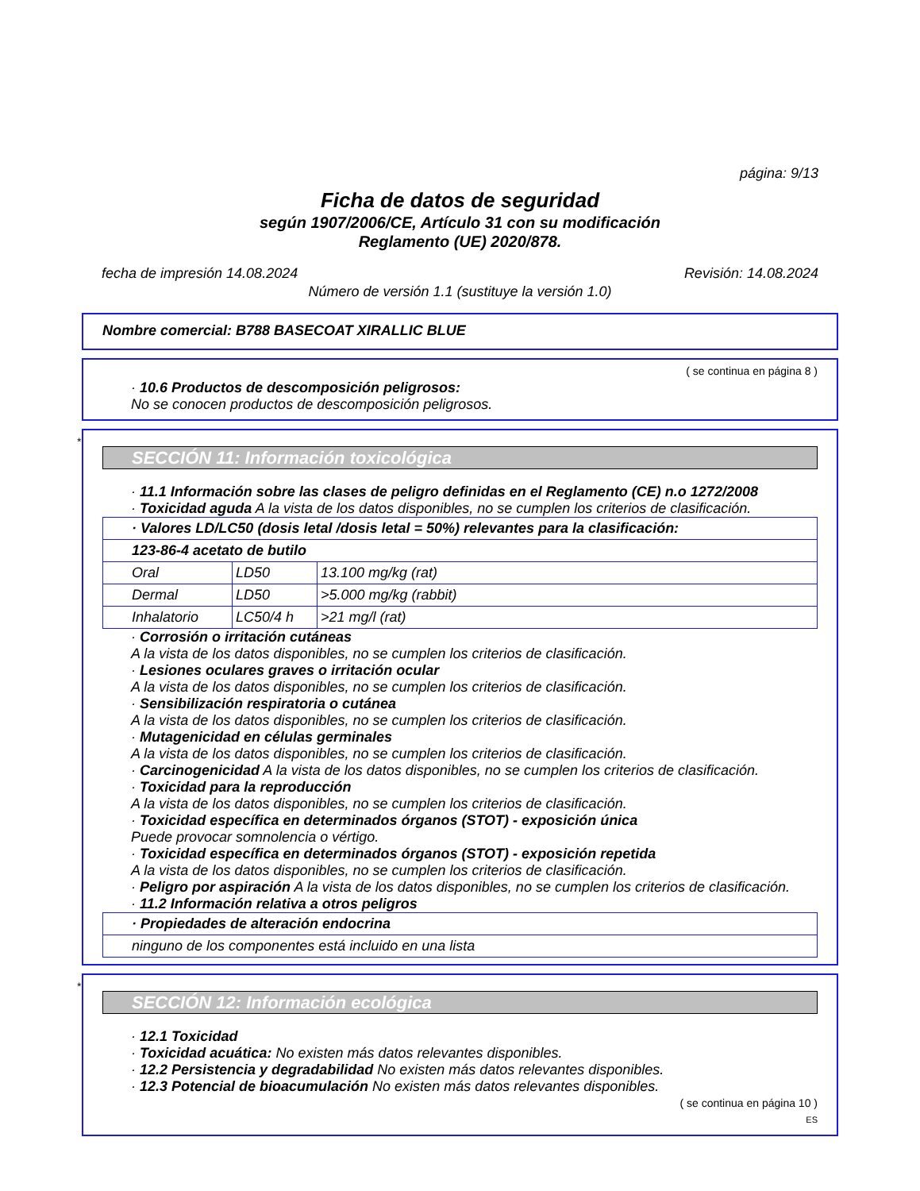página: 9/13
Ficha de datos de seguridad
según 1907/2006/CE, Artículo 31 con su modificación
Reglamento (UE) 2020/878.
fecha de impresión 14.08.2024 Revisión: 14.08.2024
Número de versión 1.1 (sustituye la versión 1.0)
Nombre comercial: B788 BASECOAT XIRALLIC BLUE
( se continua en página 8 )
· 10.6 Productos de descomposición peligrosos:
No se conocen productos de descomposición peligrosos.
*
SECCIÓN 11: Información toxicológica
· 11.1 Información sobre las clases de peligro definidas en el Reglamento (CE) n.o 1272/2008
· Toxicidad aguda A la vista de los datos disponibles, no se cumplen los criterios de clasificación.
| · Valores LD/LC50 (dosis letal /dosis letal = 50%) relevantes para la clasificación: | | |
| 123-86-4 acetato de butilo | | |
| Oral | LD50 | 13.100 mg/kg (rat) |
| Dermal | LD50 | >5.000 mg/kg (rabbit) |
| Inhalatorio | LC50/4 h | >21 mg/l (rat) |
· Corrosión o irritación cutáneas
A la vista de los datos disponibles, no se cumplen los criterios de clasificación.
· Lesiones oculares graves o irritación ocular
A la vista de los datos disponibles, no se cumplen los criterios de clasificación.
· Sensibilización respiratoria o cutánea
A la vista de los datos disponibles, no se cumplen los criterios de clasificación.
· Mutagenicidad en células germinales
A la vista de los datos disponibles, no se cumplen los criterios de clasificación.
· Carcinogenicidad A la vista de los datos disponibles, no se cumplen los criterios de clasificación.
· Toxicidad para la reproducción
A la vista de los datos disponibles, no se cumplen los criterios de clasificación.
· Toxicidad específica en determinados órganos (STOT) - exposición única
Puede provocar somnolencia o vértigo.
· Toxicidad específica en determinados órganos (STOT) - exposición repetida
A la vista de los datos disponibles, no se cumplen los criterios de clasificación.
· Peligro por aspiración A la vista de los datos disponibles, no se cumplen los criterios de clasificación.
· 11.2 Información relativa a otros peligros
| · Propiedades de alteración endocrina |
| ninguno de los componentes está incluido en una lista |
*
SECCIÓN 12: Información ecológica
· 12.1 Toxicidad
· Toxicidad acuática: No existen más datos relevantes disponibles.
· 12.2 Persistencia y degradabilidad No existen más datos relevantes disponibles.
· 12.3 Potencial de bioacumulación No existen más datos relevantes disponibles.
( se continua en página 10 )
ES